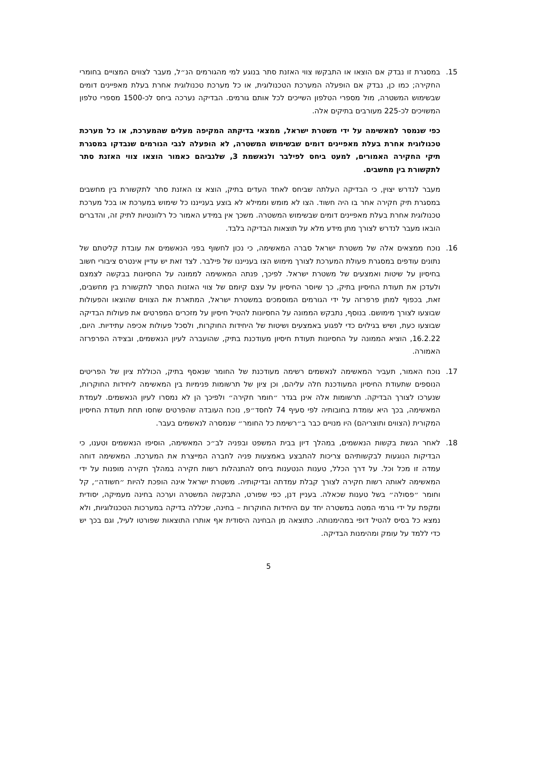15. במסגרת זו נבדק אם הוצאו או התבקשו צווי האזנת סתר בנוגע למי מהגורמים הנ״ל, מעבר לצווים המצויים בחומרי החקירה; כמו כן, נבדק אם הופעלה המערכת הטכנולוגית, או כל מערכת טכנולוגית אחרת בעלת מאפיינים דומים שבשימוש המשטרה, מול מספרי הטלפון השייכים לכל אותם גורמים. הבדיקה נערכה ביחס לכ-1500 מספרי טלפון המשויכים לכ-225 מעורבים בתיקים אלה.
כפי שנמסר למאשימה על ידי משטרת ישראל, ממצאי בדיקתה המקיפה מעלים שהמערכת, או כל מערכת טכנולוגית אחרת בעלת מאפיינים דומים שבשימוש המשטרה, לא הופעלה לגבי הגורמים שנבדקו במסגרת תיקי החקירה האמורים, למעט ביחס לפילבר ולנאשמת 3, שלגביהם כאמור הוצאו צווי האזנת סתר לתקשורת בין מחשבים.
מעבר לנדרש יצוין, כי הבדיקה העלתה שביחס לאחד העדים בתיק, הוצא צו האזנת סתר לתקשורת בין מחשבים במסגרת תיק חקירה אחר בו היה חשוד. הצו לא מומש וממילא לא בוצע בענייננו כל שימוש במערכת או בכל מערכת טכנולוגית אחרת בעלת מאפיינים דומים שבשימוש המשטרה. משכך אין במידע האמור כל רלוונטיות לתיק זה, והדברים הובאו מעבר לנדרש לצורך מתן מידע מלא על תוצאות הבדיקה בלבד.
16. נוכח ממצאים אלה של משטרת ישראל סברה המאשימה, כי נכון לחשוף בפני הנאשמים את עובדת קליטתם של נתונים עודפים במסגרת פעולת המערכת לצורך מימוש הצו בענייננו של פילבר. לצד זאת יש עדיין אינטרס ציבורי חשוב בחיסיון על שיטות ואמצעים של משטרת ישראל. לפיכך, פנתה המאשימה לממונה על החסיונות בבקשה לצמצם ולעדכן את תעודת החיסיון בתיק, כך שיוסר החיסיון על עצם קיומם של צווי האזנות הסתר לתקשורת בין מחשבים, זאת, בכפוף למתן פרפרזה על ידי הגורמים המוסמכים במשטרת ישראל, המתארת את הצווים שהוצאו והפעולות שבוצעו לצורך מימושם. בנוסף, נתבקש הממונה על החסיונות להטיל חיסיון על מזכרים המפרטים את פעולות הבדיקה שבוצעו כעת, ושיש בגילוים כדי לפגוע באמצעים ושיטות של היחידות החוקרות, ולסכל פעולות אכיפה עתידיות. היום, 16.2.22, הוציא הממונה על החסיונות תעודת חיסיון מעודכנת בתיק, שהועברה לעיון הנאשמים, ובצידה הפרפרזה האמורה.
17. נוכח האמור, תעביר המאשימה לנאשמים רשימה מעודכנת של החומר שנאסף בתיק, הכוללת ציון של הפריטים הנוספים שתעודת החיסיון המעודכנת חלה עליהם, וכן ציון של תרשומות פנימיות בין המאשימה ליחידות החוקרות, שנערכו לצורך הבדיקה. תרשומות אלה אינן בגדר ״חומר חקירה״ ולפיכך הן לא נמסרו לעיון הנאשמים. לעמדת המאשימה, בכך היא עומדת בחובותיה לפי סעיף 74 לחסד״פ, נוכח העובדה שהפרטים שחסו תחת תעודת החיסיון המקורית (הצווים ותוצריהם) היו מנויים כבר ב״רשימת כל החומר״ שנמסרה לנאשמים בעבר.
18. לאחר הגשת בקשות הנאשמים, במהלך דיון בבית המשפט ובפניה לב״כ המאשימה, הוסיפו הנאשמים וטענו, כי הבדיקות הנוגעות לבקשותיהם צריכות להתבצע באמצעות פניה לחברה המייצרת את המערכת. המאשימה דוחה עמדה זו מכל וכל. על דרך הכלל, טענות הנטענות ביחס להתנהלות רשות חקירה במהלך חקירה מופנות על ידי המאשימה לאותה רשות חקירה לצורך קבלת עמדתה ובדיקותיה. משטרת ישראל אינה הופכת להיות ״חשודה״, קל וחומר ״פסולה״ בשל טענות שכאלה. בעניין דנן, כפי שפורט, התבקשה המשטרה וערכה בחינה מעמיקה, יסודית ומקפת על ידי גורמי המטה במשטרה יחד עם היחידות החוקרות – בחינה, שכללה בדיקה במערכות הטכנולוגיות, ולא נמצא כל בסיס להטיל דופי במהימנותה. כתוצאה מן הבחינה היסודית אף אותרו התוצאות שפורטו לעיל, וגם בכך יש כדי ללמד על עומק ומהימנות הבדיקה.
5